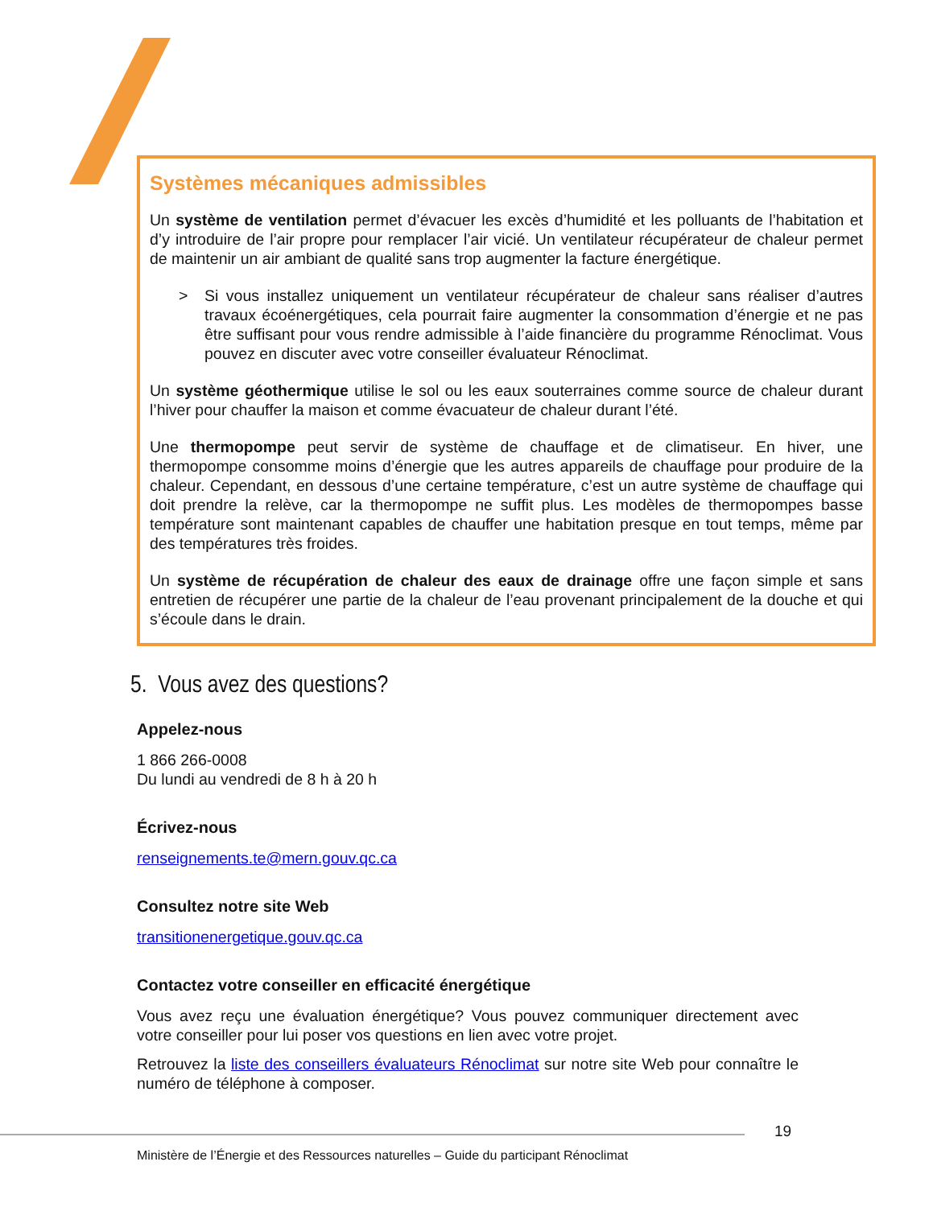Systèmes mécaniques admissibles
Un système de ventilation permet d’évacuer les excès d’humidité et les polluants de l’habitation et d’y introduire de l’air propre pour remplacer l’air vicié. Un ventilateur récupérateur de chaleur permet de maintenir un air ambiant de qualité sans trop augmenter la facture énergétique.
> Si vous installez uniquement un ventilateur récupérateur de chaleur sans réaliser d’autres travaux écoénergétiques, cela pourrait faire augmenter la consommation d’énergie et ne pas être suffisant pour vous rendre admissible à l’aide financière du programme Rénoclimat. Vous pouvez en discuter avec votre conseiller évaluateur Rénoclimat.
Un système géothermique utilise le sol ou les eaux souterraines comme source de chaleur durant l’hiver pour chauffer la maison et comme évacuateur de chaleur durant l’été.
Une thermopompe peut servir de système de chauffage et de climatiseur. En hiver, une thermopompe consomme moins d’énergie que les autres appareils de chauffage pour produire de la chaleur. Cependant, en dessous d’une certaine température, c’est un autre système de chauffage qui doit prendre la relève, car la thermopompe ne suffit plus. Les modèles de thermopompes basse température sont maintenant capables de chauffer une habitation presque en tout temps, même par des températures très froides.
Un système de récupération de chaleur des eaux de drainage offre une façon simple et sans entretien de récupérer une partie de la chaleur de l’eau provenant principalement de la douche et qui s’écoule dans le drain.
5. Vous avez des questions?
Appelez-nous
1 866 266-0008
Du lundi au vendredi de 8 h à 20 h
Écrivez-nous
renseignements.te@mern.gouv.qc.ca
Consultez notre site Web
transitionenergetique.gouv.qc.ca
Contactez votre conseiller en efficacité énergétique
Vous avez reçu une évaluation énergétique? Vous pouvez communiquer directement avec votre conseiller pour lui poser vos questions en lien avec votre projet.
Retrouvez la liste des conseillers évaluateurs Rénoclimat sur notre site Web pour connaître le numéro de téléphone à composer.
19
Ministère de l’Énergie et des Ressources naturelles – Guide du participant Rénoclimat